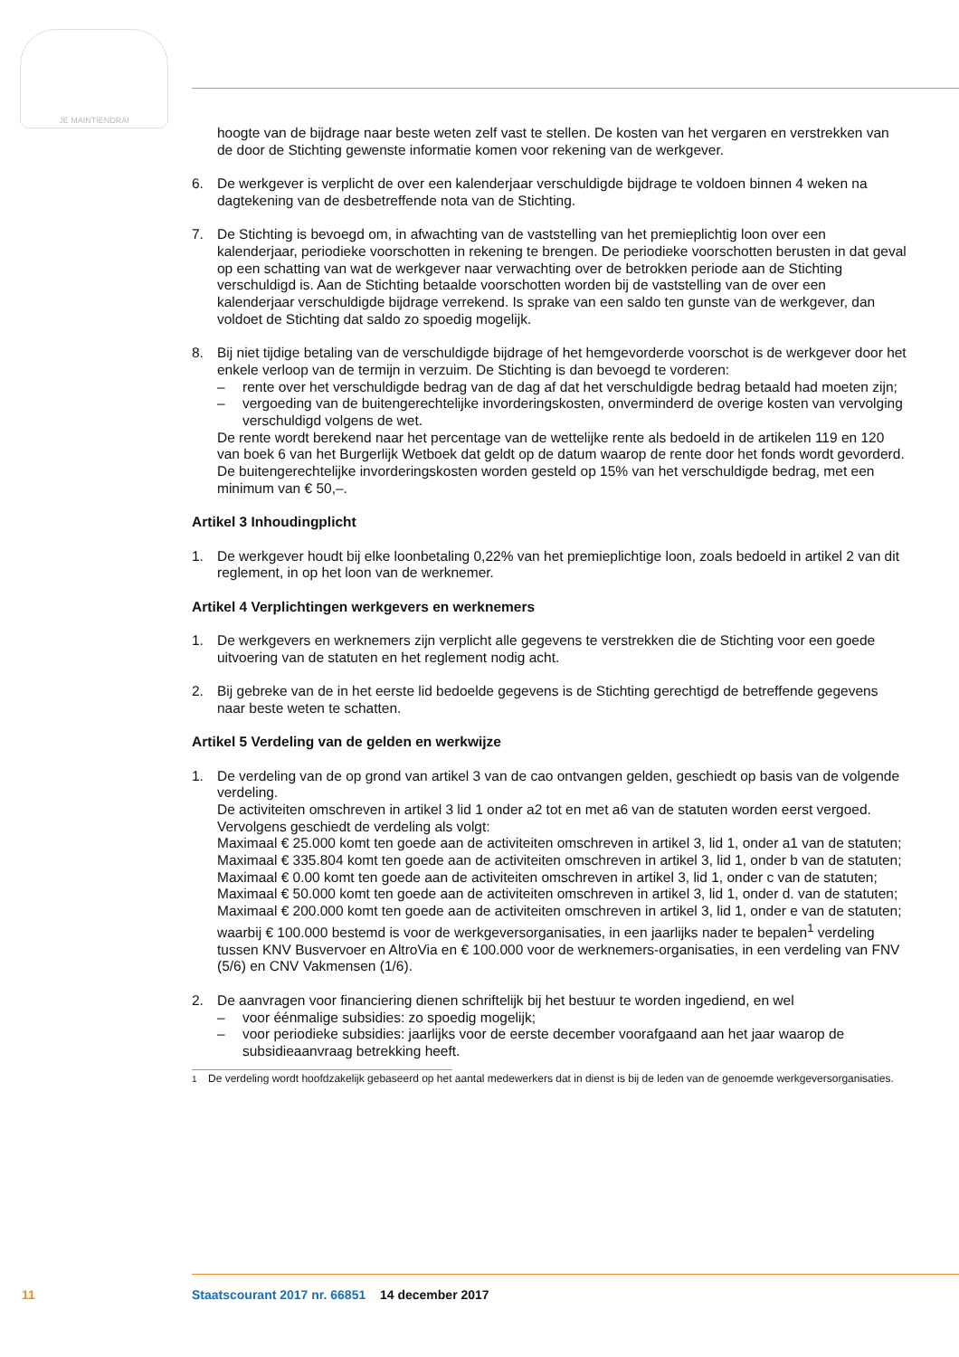JE MAINTIENDRAI
hoogte van de bijdrage naar beste weten zelf vast te stellen. De kosten van het vergaren en verstrekken van de door de Stichting gewenste informatie komen voor rekening van de werkgever.
6. De werkgever is verplicht de over een kalenderjaar verschuldigde bijdrage te voldoen binnen 4 weken na dagtekening van de desbetreffende nota van de Stichting.
7. De Stichting is bevoegd om, in afwachting van de vaststelling van het premieplichtig loon over een kalenderjaar, periodieke voorschotten in rekening te brengen. De periodieke voorschotten berusten in dat geval op een schatting van wat de werkgever naar verwachting over de betrokken periode aan de Stichting verschuldigd is. Aan de Stichting betaalde voorschotten worden bij de vaststelling van de over een kalenderjaar verschuldigde bijdrage verrekend. Is sprake van een saldo ten gunste van de werkgever, dan voldoet de Stichting dat saldo zo spoedig mogelijk.
8. Bij niet tijdige betaling van de verschuldigde bijdrage of het hemgevorderde voorschot is de werkgever door het enkele verloop van de termijn in verzuim. De Stichting is dan bevoegd te vorderen:
– rente over het verschuldigde bedrag van de dag af dat het verschuldigde bedrag betaald had moeten zijn;
– vergoeding van de buitengerechtelijke invorderingskosten, onverminderd de overige kosten van vervolging verschuldigd volgens de wet.
De rente wordt berekend naar het percentage van de wettelijke rente als bedoeld in de artikelen 119 en 120 van boek 6 van het Burgerlijk Wetboek dat geldt op de datum waarop de rente door het fonds wordt gevorderd. De buitengerechtelijke invorderingskosten worden gesteld op 15% van het verschuldigde bedrag, met een minimum van € 50,–.
Artikel 3 Inhoudingplicht
1. De werkgever houdt bij elke loonbetaling 0,22% van het premieplichtige loon, zoals bedoeld in artikel 2 van dit reglement, in op het loon van de werknemer.
Artikel 4 Verplichtingen werkgevers en werknemers
1. De werkgevers en werknemers zijn verplicht alle gegevens te verstrekken die de Stichting voor een goede uitvoering van de statuten en het reglement nodig acht.
2. Bij gebreke van de in het eerste lid bedoelde gegevens is de Stichting gerechtigd de betreffende gegevens naar beste weten te schatten.
Artikel 5 Verdeling van de gelden en werkwijze
1. De verdeling van de op grond van artikel 3 van de cao ontvangen gelden, geschiedt op basis van de volgende verdeling.
De activiteiten omschreven in artikel 3 lid 1 onder a2 tot en met a6 van de statuten worden eerst vergoed.
Vervolgens geschiedt de verdeling als volgt:
Maximaal € 25.000 komt ten goede aan de activiteiten omschreven in artikel 3, lid 1, onder a1 van de statuten;
Maximaal € 335.804 komt ten goede aan de activiteiten omschreven in artikel 3, lid 1, onder b van de statuten;
Maximaal € 0.00 komt ten goede aan de activiteiten omschreven in artikel 3, lid 1, onder c van de statuten;
Maximaal € 50.000 komt ten goede aan de activiteiten omschreven in artikel 3, lid 1, onder d. van de statuten;
Maximaal € 200.000 komt ten goede aan de activiteiten omschreven in artikel 3, lid 1, onder e van de statuten; waarbij € 100.000 bestemd is voor de werkgeversorganisaties, in een jaarlijks nader te bepalen<sup>1</sup> verdeling tussen KNV Busvervoer en AltroVia en € 100.000 voor de werknemers-organisaties, in een verdeling van FNV (5/6) en CNV Vakmensen (1/6).
2. De aanvragen voor financiering dienen schriftelijk bij het bestuur te worden ingediend, en wel
– voor éénmalige subsidies: zo spoedig mogelijk;
– voor periodieke subsidies: jaarlijks voor de eerste december voorafgaand aan het jaar waarop de subsidieaanvraag betrekking heeft.
<sup>1</sup> De verdeling wordt hoofdzakelijk gebaseerd op het aantal medewerkers dat in dienst is bij de leden van de genoemde werkgeversorganisaties.
11 Staatscourant 2017 nr. 66851 14 december 2017